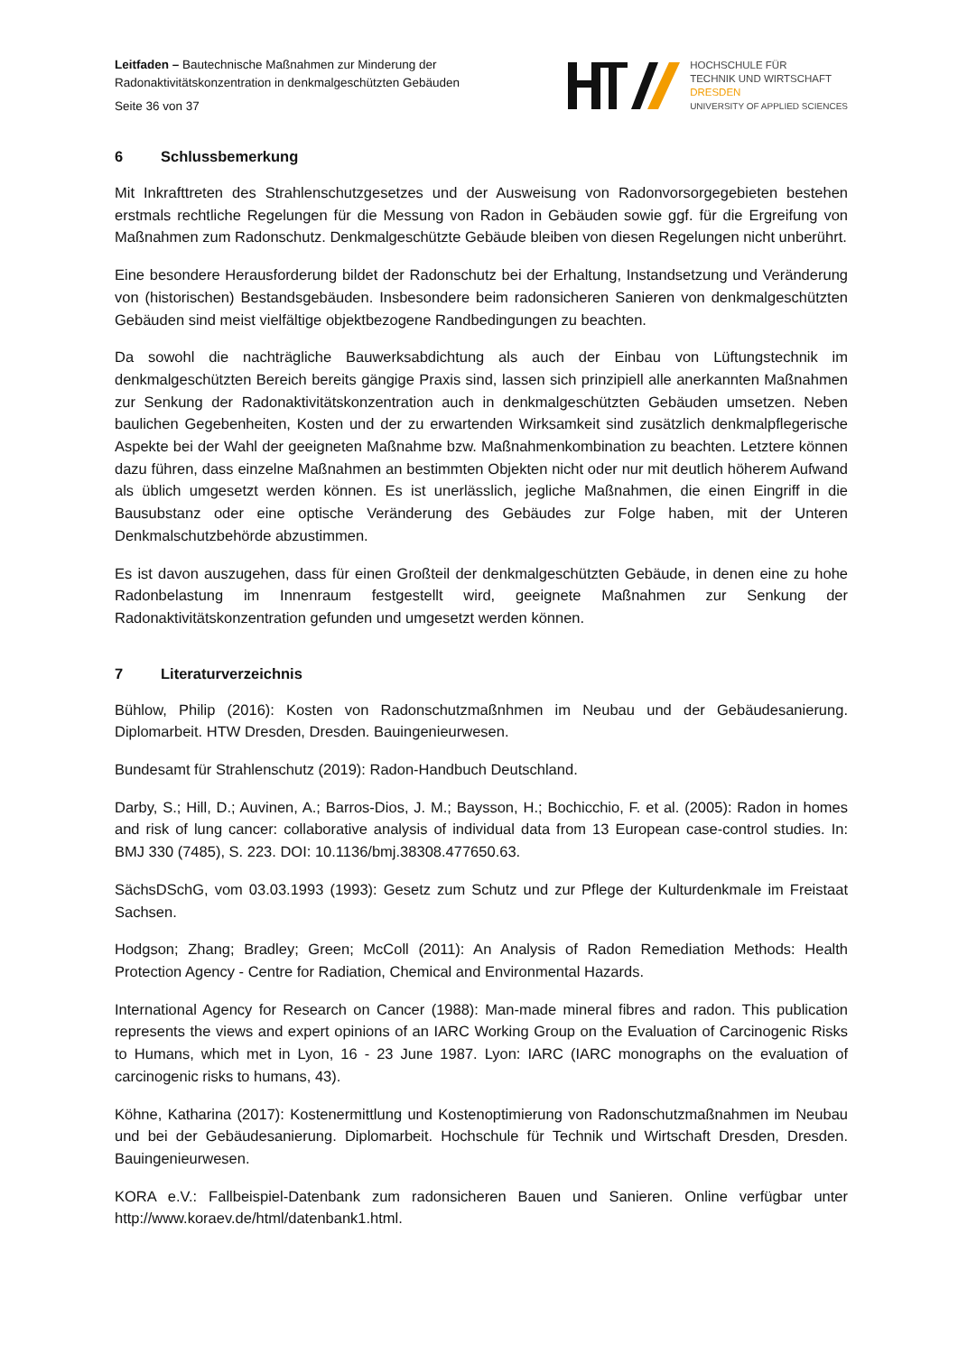Leitfaden – Bautechnische Maßnahmen zur Minderung der
Radonaktivitätskonzentration in denkmalgeschützten Gebäuden
Seite 36 von 37
HOCHSCHULE FÜR
TECHNIK UND WIRTSCHAFT
DRESDEN
UNIVERSITY OF APPLIED SCIENCES
6 Schlussbemerkung
Mit Inkrafttreten des Strahlenschutzgesetzes und der Ausweisung von Radonvorsorgegebieten bestehen erstmals rechtliche Regelungen für die Messung von Radon in Gebäuden sowie ggf. für die Ergreifung von Maßnahmen zum Radonschutz. Denkmalgeschützte Gebäude bleiben von diesen Regelungen nicht unberührt.
Eine besondere Herausforderung bildet der Radonschutz bei der Erhaltung, Instandsetzung und Veränderung von (historischen) Bestandsgebäuden. Insbesondere beim radonsicheren Sanieren von denkmalgeschützten Gebäuden sind meist vielfältige objektbezogene Randbedingungen zu beachten.
Da sowohl die nachträgliche Bauwerksabdichtung als auch der Einbau von Lüftungstechnik im denkmalgeschützten Bereich bereits gängige Praxis sind, lassen sich prinzipiell alle anerkannten Maßnahmen zur Senkung der Radonaktivitätskonzentration auch in denkmalgeschützten Gebäuden umsetzen. Neben baulichen Gegebenheiten, Kosten und der zu erwartenden Wirksamkeit sind zusätzlich denkmalpflegerische Aspekte bei der Wahl der geeigneten Maßnahme bzw. Maßnahmenkombination zu beachten. Letztere können dazu führen, dass einzelne Maßnahmen an bestimmten Objekten nicht oder nur mit deutlich höherem Aufwand als üblich umgesetzt werden können. Es ist unerlässlich, jegliche Maßnahmen, die einen Eingriff in die Bausubstanz oder eine optische Veränderung des Gebäudes zur Folge haben, mit der Unteren Denkmalschutzbehörde abzustimmen.
Es ist davon auszugehen, dass für einen Großteil der denkmalgeschützten Gebäude, in denen eine zu hohe Radonbelastung im Innenraum festgestellt wird, geeignete Maßnahmen zur Senkung der Radonaktivitätskonzentration gefunden und umgesetzt werden können.
7 Literaturverzeichnis
Bühlow, Philip (2016): Kosten von Radonschutzmaßnhmen im Neubau und der Gebäudesanierung. Diplomarbeit. HTW Dresden, Dresden. Bauingenieurwesen.
Bundesamt für Strahlenschutz (2019): Radon-Handbuch Deutschland.
Darby, S.; Hill, D.; Auvinen, A.; Barros-Dios, J. M.; Baysson, H.; Bochicchio, F. et al. (2005): Radon in homes and risk of lung cancer: collaborative analysis of individual data from 13 European case-control studies. In: BMJ 330 (7485), S. 223. DOI: 10.1136/bmj.38308.477650.63.
SächsDSchG, vom 03.03.1993 (1993): Gesetz zum Schutz und zur Pflege der Kulturdenkmale im Freistaat Sachsen.
Hodgson; Zhang; Bradley; Green; McColl (2011): An Analysis of Radon Remediation Methods: Health Protection Agency - Centre for Radiation, Chemical and Environmental Hazards.
International Agency for Research on Cancer (1988): Man-made mineral fibres and radon. This publication represents the views and expert opinions of an IARC Working Group on the Evaluation of Carcinogenic Risks to Humans, which met in Lyon, 16 - 23 June 1987. Lyon: IARC (IARC monographs on the evaluation of carcinogenic risks to humans, 43).
Köhne, Katharina (2017): Kostenermittlung und Kostenoptimierung von Radonschutzmaßnahmen im Neubau und bei der Gebäudesanierung. Diplomarbeit. Hochschule für Technik und Wirtschaft Dresden, Dresden. Bauingenieurwesen.
KORA e.V.: Fallbeispiel-Datenbank zum radonsicheren Bauen und Sanieren. Online verfügbar unter http://www.koraev.de/html/datenbank1.html.